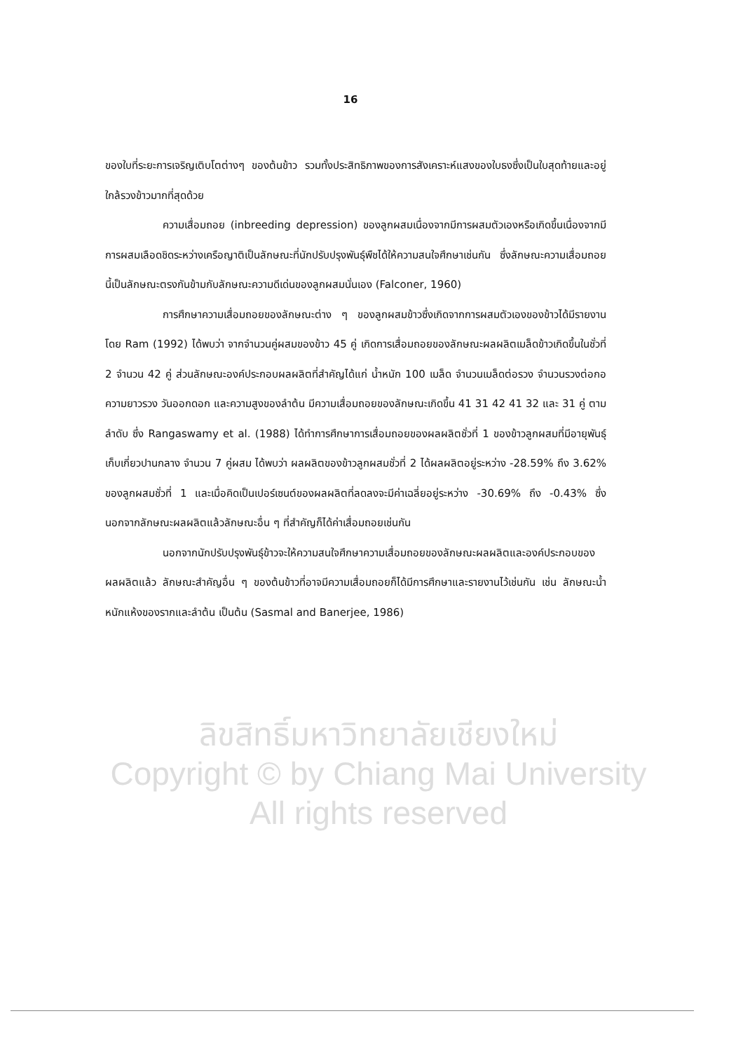16
ของใบที่ระยะการเจริญเติบโตต่างๆ ของต้นข้าว รวมทั้งประสิทธิภาพของการสังเคราะห์แสงของใบธงซึ่งเป็นใบสุดท้ายและอยู่ใกล้รวงข้าวมากที่สุดด้วย
ความเสื่อมถอย (inbreeding depression) ของลูกผสมเนื่องจากมีการผสมตัวเองหรือเกิดขึ้นเนื่องจากมีการผสมเลือดชิดระหว่างเครือญาติเป็นลักษณะที่นักปรับปรุงพันธุ์พืชได้ให้ความสนใจศึกษาเช่นกัน ซึ่งลักษณะความเสื่อมถอยนี้เป็นลักษณะตรงกันข้ามกับลักษณะความดีเด่นของลูกผสมนั่นเอง (Falconer, 1960)
การศึกษาความเสื่อมถอยของลักษณะต่าง ๆ ของลูกผสมข้าวซึ่งเกิดจากการผสมตัวเองของข้าวได้มีรายงานโดย Ram (1992) ได้พบว่า จากจำนวนคู่ผสมของข้าว 45 คู่ เกิดการเสื่อมถอยของลักษณะผลผลิตเมล็ดข้าวเกิดขึ้นในชั่วที่ 2 จำนวน 42 คู่ ส่วนลักษณะองค์ประกอบผลผลิตที่สำคัญได้แก่ น้ำหนัก 100 เมล็ด จำนวนเมล็ดต่อรวง จำนวนรวงต่อกอ ความยาวรวง วันออกดอก และความสูงของลำต้น มีความเสื่อมถอยของลักษณะเกิดขึ้น 41 31 42 41 32 และ 31 คู่ ตามลำดับ ซึ่ง Rangaswamy et al. (1988) ได้ทำการศึกษาการเสื่อมถอยของผลผลิตชั่วที่ 1 ของข้าวลูกผสมที่มีอายุพันธุ์เก็บเกี่ยวปานกลาง จำนวน 7 คู่ผสม ได้พบว่า ผลผลิตของข้าวลูกผสมชั่วที่ 2 ได้ผลผลิตอยู่ระหว่าง -28.59% ถึง 3.62% ของลูกผสมชั่วที่ 1 และเมื่อคิดเป็นเปอร์เซนต์ของผลผลิตที่ลดลงจะมีค่าเฉลี่ยอยู่ระหว่าง -30.69% ถึง -0.43% ซึ่งนอกจากลักษณะผลผลิตแล้วลักษณะอื่น ๆ ที่สำคัญก็ได้ค่าเสื่อมถอยเช่นกัน
นอกจากนักปรับปรุงพันธุ์ข้าวจะให้ความสนใจศึกษาความเสื่อมถอยของลักษณะผลผลิตและองค์ประกอบของผลผลิตแล้ว ลักษณะสำคัญอื่น ๆ ของต้นข้าวที่อาจมีความเสื่อมถอยก็ได้มีการศึกษาและรายงานไว้เช่นกัน เช่น ลักษณะน้ำหนักแห้งของรากและลำต้น เป็นต้น (Sasmal and Banerjee, 1986)
ลิขสิทธิ์มหาวิทยาลัยเชียงใหม่
Copyright © by Chiang Mai University
All rights reserved